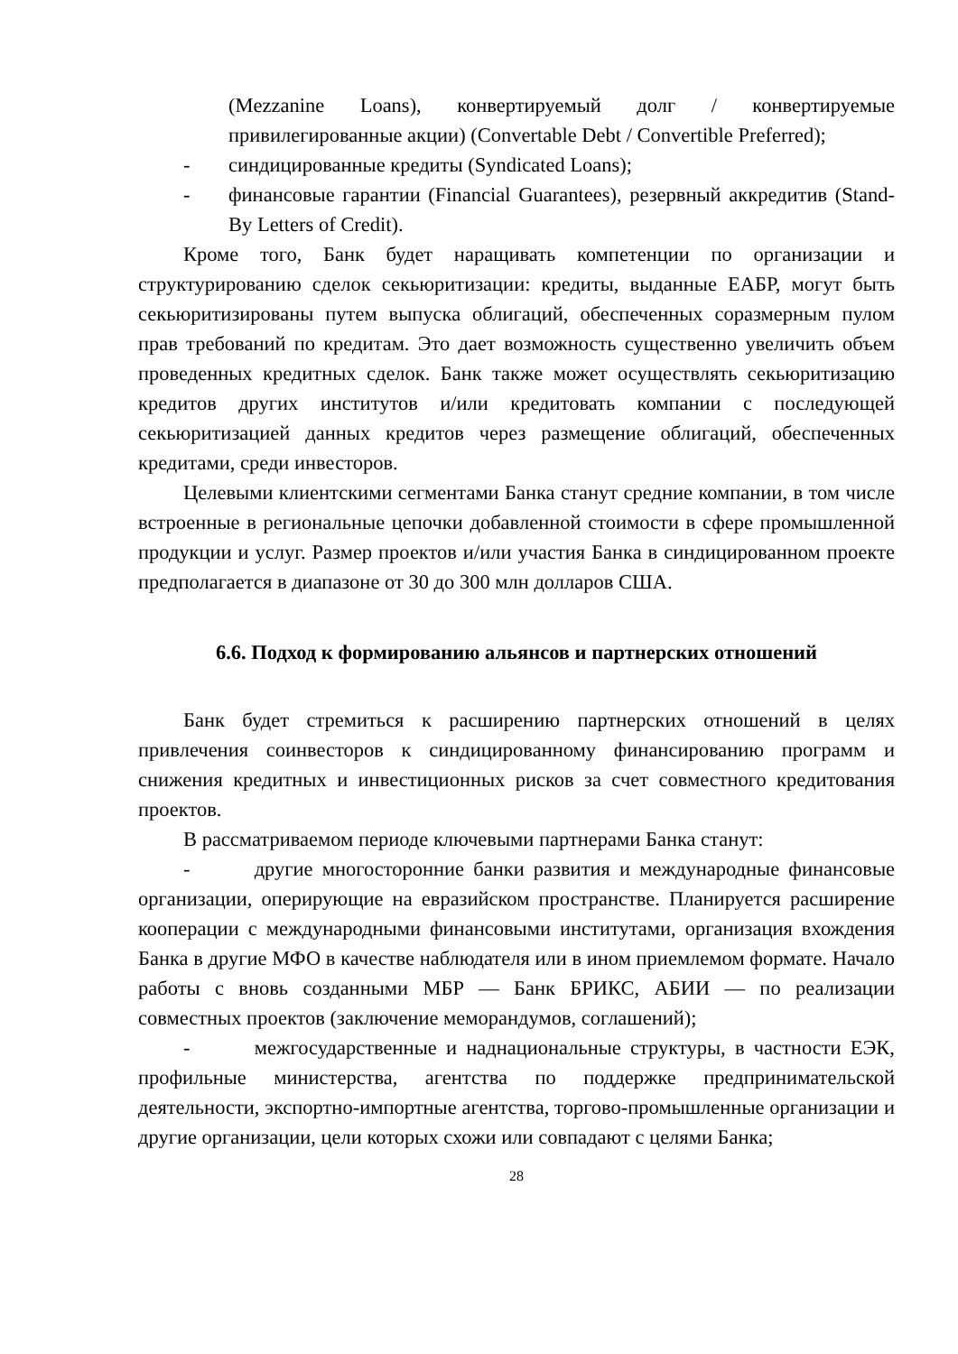(Mezzanine Loans), конвертируемый долг / конвертируемые привилегированные акции) (Convertable Debt / Convertible Preferred);
- синдицированные кредиты (Syndicated Loans);
- финансовые гарантии (Financial Guarantees), резервный аккредитив (Stand-By Letters of Credit).
Кроме того, Банк будет наращивать компетенции по организации и структурированию сделок секьюритизации: кредиты, выданные ЕАБР, могут быть секьюритизированы путем выпуска облигаций, обеспеченных соразмерным пулом прав требований по кредитам. Это дает возможность существенно увеличить объем проведенных кредитных сделок. Банк также может осуществлять секьюритизацию кредитов других институтов и/или кредитовать компании с последующей секьюритизацией данных кредитов через размещение облигаций, обеспеченных кредитами, среди инвесторов.
Целевыми клиентскими сегментами Банка станут средние компании, в том числе встроенные в региональные цепочки добавленной стоимости в сфере промышленной продукции и услуг. Размер проектов и/или участия Банка в синдицированном проекте предполагается в диапазоне от 30 до 300 млн долларов США.
6.6. Подход к формированию альянсов и партнерских отношений
Банк будет стремиться к расширению партнерских отношений в целях привлечения соинвесторов к синдицированному финансированию программ и снижения кредитных и инвестиционных рисков за счет совместного кредитования проектов.
В рассматриваемом периоде ключевыми партнерами Банка станут:
- другие многосторонние банки развития и международные финансовые организации, оперирующие на евразийском пространстве. Планируется расширение кооперации с международными финансовыми институтами, организация вхождения Банка в другие МФО в качестве наблюдателя или в ином приемлемом формате. Начало работы с вновь созданными МБР — Банк БРИКС, АБИИ — по реализации совместных проектов (заключение меморандумов, соглашений);
- межгосударственные и наднациональные структуры, в частности ЕЭК, профильные министерства, агентства по поддержке предпринимательской деятельности, экспортно-импортные агентства, торгово-промышленные организации и другие организации, цели которых схожи или совпадают с целями Банка;
28